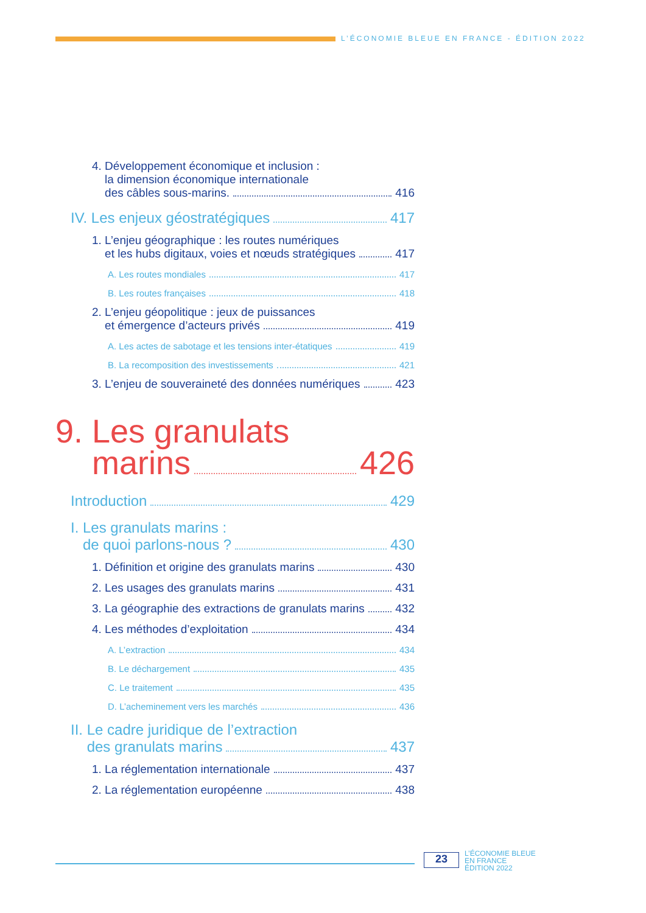L’ÉCONOMIE BLEUE EN FRANCE - ÉDITION 2022
4. Développement économique et inclusion :
la dimension économique internationale
des câbles sous-marins. 416
IV. Les enjeux géostratégiques 417
1. L’enjeu géographique : les routes numériques
et les hubs digitaux, voies et nœuds stratégiques 417
A. Les routes mondiales 417
B. Les routes françaises 418
2. L’enjeu géopolitique : jeux de puissances
et émergence d’acteurs privés 419
A. Les actes de sabotage et les tensions inter-étatiques 419
B. La recomposition des investissements 421
3. L’enjeu de souveraineté des données numériques 423
9. Les granulats
marins 426
Introduction 429
I. Les granulats marins :
de quoi parlons-nous ? 430
1. Définition et origine des granulats marins 430
2. Les usages des granulats marins 431
3. La géographie des extractions de granulats marins 432
4. Les méthodes d’exploitation 434
A. L’extraction 434
B. Le déchargement 435
C. Le traitement 435
D. L’acheminement vers les marchés 436
II. Le cadre juridique de l’extraction
des granulats marins 437
1. La réglementation internationale 437
2. La réglementation européenne 438
23
L’ÉCONOMIE BLEUE
EN FRANCE
ÉDITION 2022